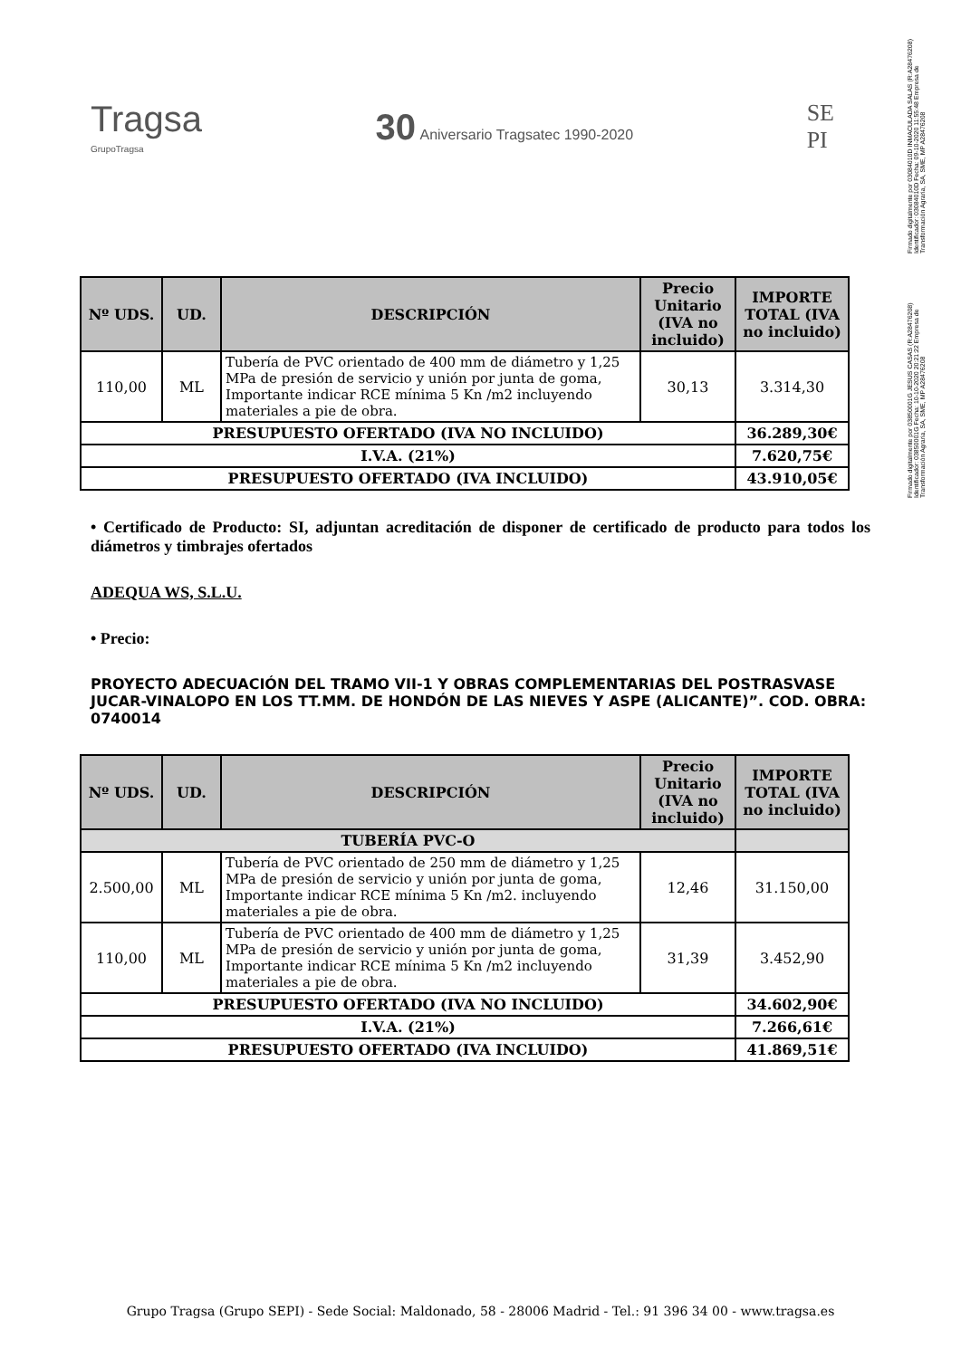Firmado digitalmente por 03084010D INMACULADA SALAS (R:A28476208) Identificador: 03084010D Fecha: 09-10-2020 11:55:48 Empresa de Transformación Agraria, SA, SME, MP A28476208
Firmado digitalmente por 03850001G JESUS CASAS (R:A28476208) Identificador: 03850001G Fecha: 10-10-2020 20:21:22 Empresa de Transformación Agraria, SA, SME, MP A28476208
Tragsa
GrupoTragsa
30 Aniversario Tragsatec 1990-2020
SE
PI
| Nº UDS. | UD. | DESCRIPCIÓN | Precio Unitario (IVA no incluido) | IMPORTE TOTAL (IVA no incluido) |
| --- | --- | --- | --- | --- |
| 110,00 | ML | Tubería de PVC orientado de 400 mm de diámetro y 1,25 MPa de presión de servicio y unión por junta de goma, Importante indicar RCE mínima 5 Kn /m2 incluyendo materiales a pie de obra. | 30,13 | 3.314,30 |
| PRESUPUESTO OFERTADO (IVA NO INCLUIDO) | | | | 36.289,30€ |
| I.V.A. (21%) | | | | 7.620,75€ |
| PRESUPUESTO OFERTADO (IVA INCLUIDO) | | | | 43.910,05€ |
• Certificado de Producto: SI, adjuntan acreditación de disponer de certificado de producto para todos los diámetros y timbrajes ofertados
ADEQUA WS, S.L.U.
• Precio:
PROYECTO ADECUACIÓN DEL TRAMO VII-1 Y OBRAS COMPLEMENTARIAS DEL POSTRASVASE JUCAR-VINALOPO EN LOS TT.MM. DE HONDÓN DE LAS NIEVES Y ASPE (ALICANTE)”. COD. OBRA: 0740014
| Nº UDS. | UD. | DESCRIPCIÓN | Precio Unitario (IVA no incluido) | IMPORTE TOTAL (IVA no incluido) |
| --- | --- | --- | --- | --- |
| TUBERÍA PVC-O | | | | |
| 2.500,00 | ML | Tubería de PVC orientado de 250 mm de diámetro y 1,25 MPa de presión de servicio y unión por junta de goma, Importante indicar RCE mínima 5 Kn /m2. incluyendo materiales a pie de obra. | 12,46 | 31.150,00 |
| 110,00 | ML | Tubería de PVC orientado de 400 mm de diámetro y 1,25 MPa de presión de servicio y unión por junta de goma, Importante indicar RCE mínima 5 Kn /m2 incluyendo materiales a pie de obra. | 31,39 | 3.452,90 |
| PRESUPUESTO OFERTADO (IVA NO INCLUIDO) | | | | 34.602,90€ |
| I.V.A. (21%) | | | | 7.266,61€ |
| PRESUPUESTO OFERTADO (IVA INCLUIDO) | | | | 41.869,51€ |
Grupo Tragsa (Grupo SEPI) - Sede Social: Maldonado, 58 - 28006 Madrid - Tel.: 91 396 34 00 - www.tragsa.es